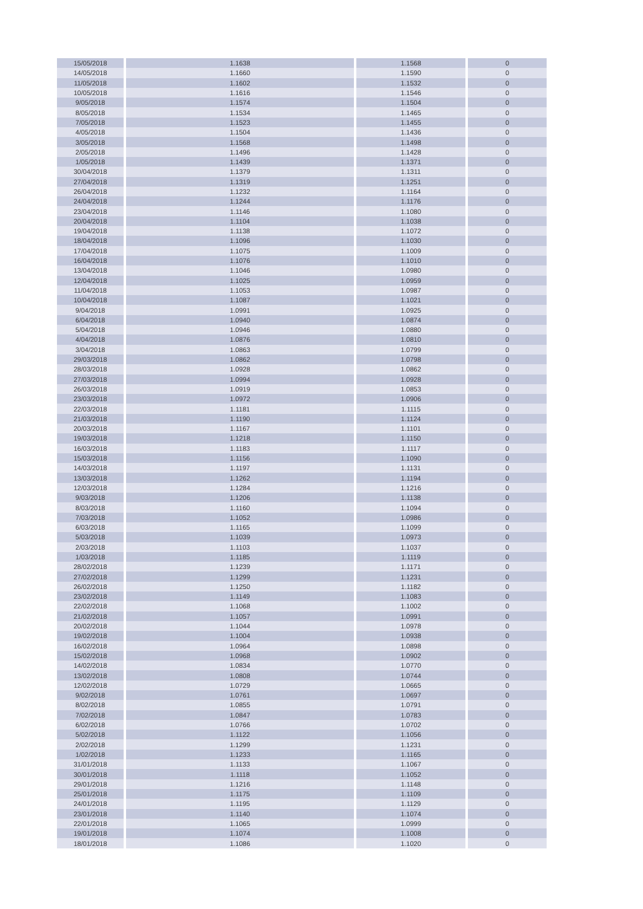| 15/05/2018 | 1.1638 | 1.1568 | 0 |
| 14/05/2018 | 1.1660 | 1.1590 | 0 |
| 11/05/2018 | 1.1602 | 1.1532 | 0 |
| 10/05/2018 | 1.1616 | 1.1546 | 0 |
| 9/05/2018 | 1.1574 | 1.1504 | 0 |
| 8/05/2018 | 1.1534 | 1.1465 | 0 |
| 7/05/2018 | 1.1523 | 1.1455 | 0 |
| 4/05/2018 | 1.1504 | 1.1436 | 0 |
| 3/05/2018 | 1.1568 | 1.1498 | 0 |
| 2/05/2018 | 1.1496 | 1.1428 | 0 |
| 1/05/2018 | 1.1439 | 1.1371 | 0 |
| 30/04/2018 | 1.1379 | 1.1311 | 0 |
| 27/04/2018 | 1.1319 | 1.1251 | 0 |
| 26/04/2018 | 1.1232 | 1.1164 | 0 |
| 24/04/2018 | 1.1244 | 1.1176 | 0 |
| 23/04/2018 | 1.1146 | 1.1080 | 0 |
| 20/04/2018 | 1.1104 | 1.1038 | 0 |
| 19/04/2018 | 1.1138 | 1.1072 | 0 |
| 18/04/2018 | 1.1096 | 1.1030 | 0 |
| 17/04/2018 | 1.1075 | 1.1009 | 0 |
| 16/04/2018 | 1.1076 | 1.1010 | 0 |
| 13/04/2018 | 1.1046 | 1.0980 | 0 |
| 12/04/2018 | 1.1025 | 1.0959 | 0 |
| 11/04/2018 | 1.1053 | 1.0987 | 0 |
| 10/04/2018 | 1.1087 | 1.1021 | 0 |
| 9/04/2018 | 1.0991 | 1.0925 | 0 |
| 6/04/2018 | 1.0940 | 1.0874 | 0 |
| 5/04/2018 | 1.0946 | 1.0880 | 0 |
| 4/04/2018 | 1.0876 | 1.0810 | 0 |
| 3/04/2018 | 1.0863 | 1.0799 | 0 |
| 29/03/2018 | 1.0862 | 1.0798 | 0 |
| 28/03/2018 | 1.0928 | 1.0862 | 0 |
| 27/03/2018 | 1.0994 | 1.0928 | 0 |
| 26/03/2018 | 1.0919 | 1.0853 | 0 |
| 23/03/2018 | 1.0972 | 1.0906 | 0 |
| 22/03/2018 | 1.1181 | 1.1115 | 0 |
| 21/03/2018 | 1.1190 | 1.1124 | 0 |
| 20/03/2018 | 1.1167 | 1.1101 | 0 |
| 19/03/2018 | 1.1218 | 1.1150 | 0 |
| 16/03/2018 | 1.1183 | 1.1117 | 0 |
| 15/03/2018 | 1.1156 | 1.1090 | 0 |
| 14/03/2018 | 1.1197 | 1.1131 | 0 |
| 13/03/2018 | 1.1262 | 1.1194 | 0 |
| 12/03/2018 | 1.1284 | 1.1216 | 0 |
| 9/03/2018 | 1.1206 | 1.1138 | 0 |
| 8/03/2018 | 1.1160 | 1.1094 | 0 |
| 7/03/2018 | 1.1052 | 1.0986 | 0 |
| 6/03/2018 | 1.1165 | 1.1099 | 0 |
| 5/03/2018 | 1.1039 | 1.0973 | 0 |
| 2/03/2018 | 1.1103 | 1.1037 | 0 |
| 1/03/2018 | 1.1185 | 1.1119 | 0 |
| 28/02/2018 | 1.1239 | 1.1171 | 0 |
| 27/02/2018 | 1.1299 | 1.1231 | 0 |
| 26/02/2018 | 1.1250 | 1.1182 | 0 |
| 23/02/2018 | 1.1149 | 1.1083 | 0 |
| 22/02/2018 | 1.1068 | 1.1002 | 0 |
| 21/02/2018 | 1.1057 | 1.0991 | 0 |
| 20/02/2018 | 1.1044 | 1.0978 | 0 |
| 19/02/2018 | 1.1004 | 1.0938 | 0 |
| 16/02/2018 | 1.0964 | 1.0898 | 0 |
| 15/02/2018 | 1.0968 | 1.0902 | 0 |
| 14/02/2018 | 1.0834 | 1.0770 | 0 |
| 13/02/2018 | 1.0808 | 1.0744 | 0 |
| 12/02/2018 | 1.0729 | 1.0665 | 0 |
| 9/02/2018 | 1.0761 | 1.0697 | 0 |
| 8/02/2018 | 1.0855 | 1.0791 | 0 |
| 7/02/2018 | 1.0847 | 1.0783 | 0 |
| 6/02/2018 | 1.0766 | 1.0702 | 0 |
| 5/02/2018 | 1.1122 | 1.1056 | 0 |
| 2/02/2018 | 1.1299 | 1.1231 | 0 |
| 1/02/2018 | 1.1233 | 1.1165 | 0 |
| 31/01/2018 | 1.1133 | 1.1067 | 0 |
| 30/01/2018 | 1.1118 | 1.1052 | 0 |
| 29/01/2018 | 1.1216 | 1.1148 | 0 |
| 25/01/2018 | 1.1175 | 1.1109 | 0 |
| 24/01/2018 | 1.1195 | 1.1129 | 0 |
| 23/01/2018 | 1.1140 | 1.1074 | 0 |
| 22/01/2018 | 1.1065 | 1.0999 | 0 |
| 19/01/2018 | 1.1074 | 1.1008 | 0 |
| 18/01/2018 | 1.1086 | 1.1020 | 0 |